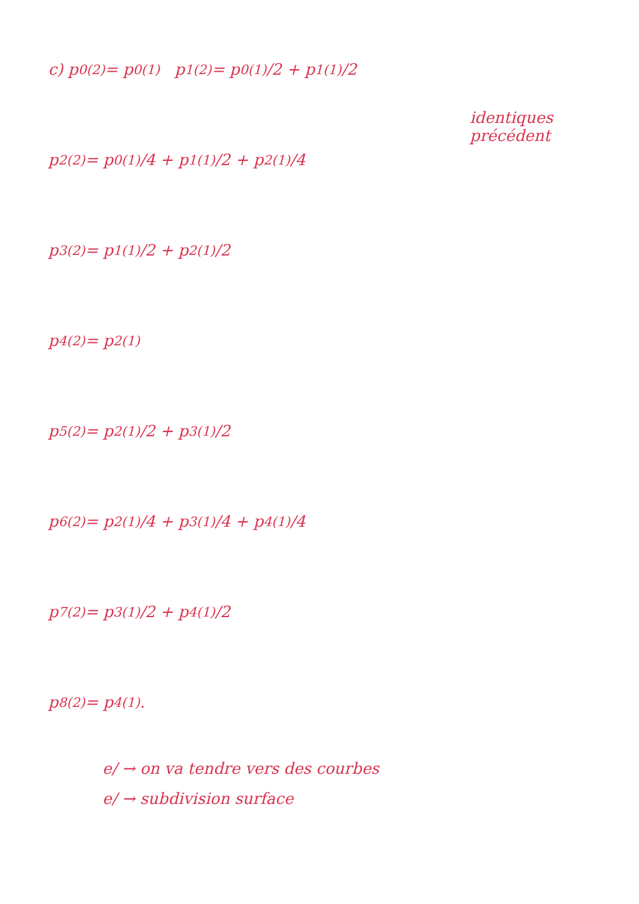identiques
précédent
c) p<sub>0</sub><sup>(2)</sup> = p<sub>0</sub><sup>(1)</sup> p<sub>1</sub><sup>(2)</sup> = p<sub>0</sub><sup>(1)</sup>/2 + p<sub>1</sub><sup>(1)</sup>/2
p<sub>2</sub><sup>(2)</sup> = p<sub>0</sub><sup>(1)</sup>/4 + p<sub>1</sub><sup>(1)</sup>/2 + p<sub>2</sub><sup>(1)</sup>/4
p<sub>3</sub><sup>(2)</sup> = p<sub>1</sub><sup>(1)</sup>/2 + p<sub>2</sub><sup>(1)</sup>/2
p<sub>4</sub><sup>(2)</sup> = p<sub>2</sub><sup>(1)</sup>
p<sub>5</sub><sup>(2)</sup> = p<sub>2</sub><sup>(1)</sup>/2 + p<sub>3</sub><sup>(1)</sup>/2
p<sub>6</sub><sup>(2)</sup> = p<sub>2</sub><sup>(1)</sup>/4 + p<sub>3</sub><sup>(1)</sup>/4 + p<sub>4</sub><sup>(1)</sup>/4
p<sub>7</sub><sup>(2)</sup> = p<sub>3</sub><sup>(1)</sup>/2 + p<sub>4</sub><sup>(1)</sup>/2
p<sub>8</sub><sup>(2)</sup> = p<sub>4</sub><sup>(1)</sup>.
e/ → on va tendre vers des courbes
e/ → subdivision surface